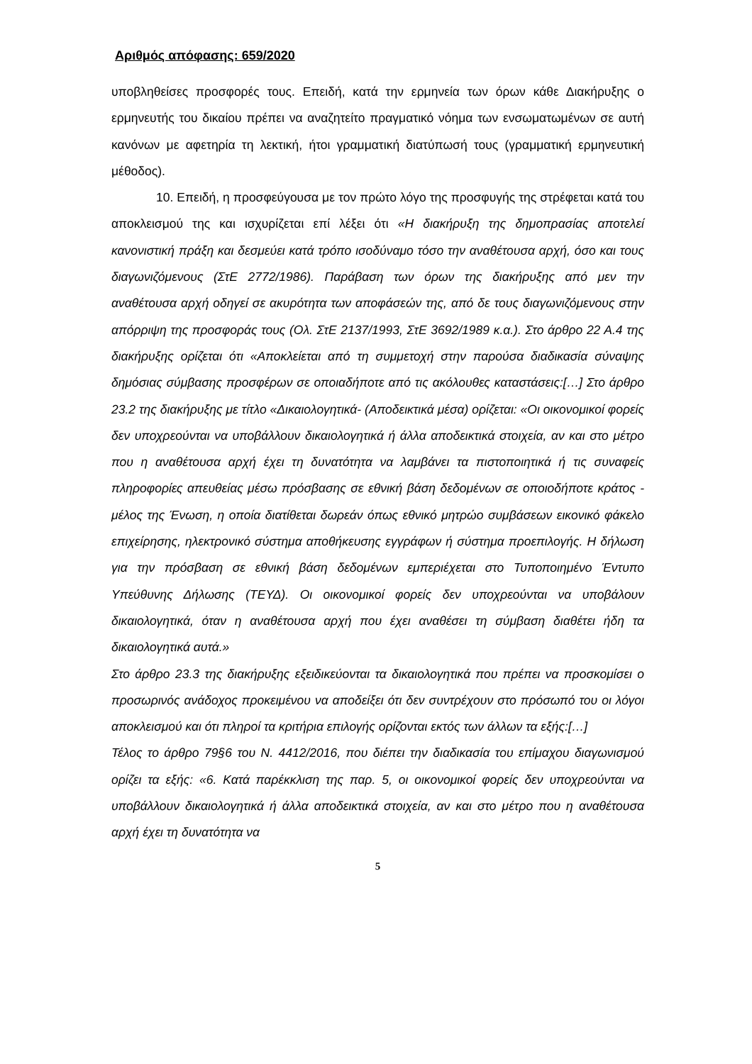Αριθμός απόφασης: 659/2020
υποβληθείσες προσφορές τους. Επειδή, κατά την ερμηνεία των όρων κάθε Διακήρυξης ο ερμηνευτής του δικαίου πρέπει να αναζητείτο πραγματικό νόημα των ενσωματωμένων σε αυτή κανόνων με αφετηρία τη λεκτική, ήτοι γραμματική διατύπωσή τους (γραμματική ερμηνευτική μέθοδος).
10. Επειδή, η προσφεύγουσα με τον πρώτο λόγο της προσφυγής της στρέφεται κατά του αποκλεισμού της και ισχυρίζεται επί λέξει ότι «Η διακήρυξη της δημοπρασίας αποτελεί κανονιστική πράξη και δεσμεύει κατά τρόπο ισοδύναμο τόσο την αναθέτουσα αρχή, όσο και τους διαγωνιζόμενους (ΣτΕ 2772/1986). Παράβαση των όρων της διακήρυξης από μεν την αναθέτουσα αρχή οδηγεί σε ακυρότητα των αποφάσεών της, από δε τους διαγωνιζόμενους στην απόρριψη της προσφοράς τους (Ολ. ΣτΕ 2137/1993, ΣτΕ 3692/1989 κ.α.). Στο άρθρο 22 Α.4 της διακήρυξης ορίζεται ότι «Αποκλείεται από τη συμμετοχή στην παρούσα διαδικασία σύναψης δημόσιας σύμβασης προσφέρων σε οποιαδήποτε από τις ακόλουθες καταστάσεις:[…] Στο άρθρο 23.2 της διακήρυξης με τίτλο «Δικαιολογητικά- (Αποδεικτικά μέσα) ορίζεται: «Οι οικονομικοί φορείς δεν υποχρεούνται να υποβάλλουν δικαιολογητικά ή άλλα αποδεικτικά στοιχεία, αν και στο μέτρο που η αναθέτουσα αρχή έχει τη δυνατότητα να λαμβάνει τα πιστοποιητικά ή τις συναφείς πληροφορίες απευθείας μέσω πρόσβασης σε εθνική βάση δεδομένων σε οποιοδήποτε κράτος - μέλος της Ένωση, η οποία διατίθεται δωρεάν όπως εθνικό μητρώο συμβάσεων εικονικό φάκελο επιχείρησης, ηλεκτρονικό σύστημα αποθήκευσης εγγράφων ή σύστημα προεπιλογής. Η δήλωση για την πρόσβαση σε εθνική βάση δεδομένων εμπεριέχεται στο Τυποποιημένο Έντυπο Υπεύθυνης Δήλωσης (ΤΕΥΔ). Οι οικονομικοί φορείς δεν υποχρεούνται να υποβάλουν δικαιολογητικά, όταν η αναθέτουσα αρχή που έχει αναθέσει τη σύμβαση διαθέτει ήδη τα δικαιολογητικά αυτά.»
Στο άρθρο 23.3 της διακήρυξης εξειδικεύονται τα δικαιολογητικά που πρέπει να προσκομίσει ο προσωρινός ανάδοχος προκειμένου να αποδείξει ότι δεν συντρέχουν στο πρόσωπό του οι λόγοι αποκλεισμού και ότι πληροί τα κριτήρια επιλογής ορίζονται εκτός των άλλων τα εξής:[…]
Τέλος το άρθρο 79§6 του Ν. 4412/2016, που διέπει την διαδικασία του επίμαχου διαγωνισμού ορίζει τα εξής: «6. Κατά παρέκκλιση της παρ. 5, οι οικονομικοί φορείς δεν υποχρεούνται να υποβάλλουν δικαιολογητικά ή άλλα αποδεικτικά στοιχεία, αν και στο μέτρο που η αναθέτουσα αρχή έχει τη δυνατότητα να
5